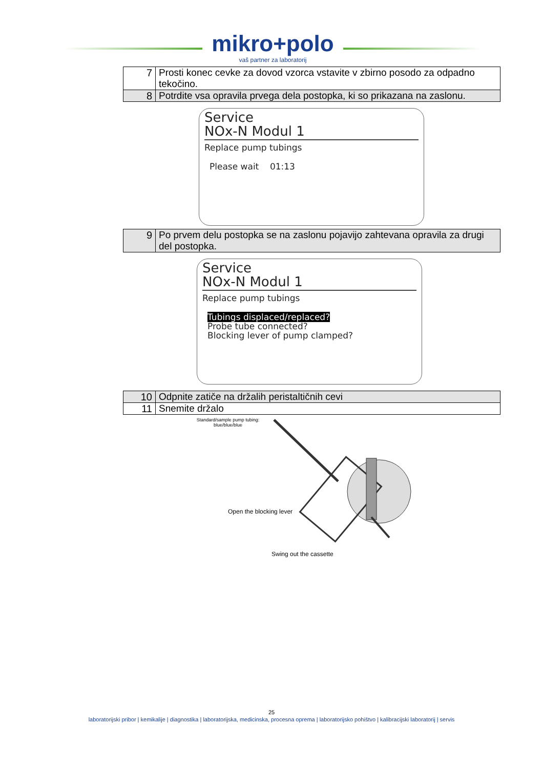mikro+polo
vaš partner za laboratorij
| 7 | Prosti konec cevke za dovod vzorca vstavite v zbirno posodo za odpadno tekočino. |
| 8 | Potrdite vsa opravila prvega dela postopka, ki so prikazana na zaslonu. |
Service
NOx-N Modul 1
Replace pump tubings
Please wait 01:13
| 9 | Po prvem delu postopka se na zaslonu pojavijo zahtevana opravila za drugi del postopka. |
Service
NOx-N Modul 1
Replace pump tubings
Tubings displaced/replaced?
Probe tube connected?
Blocking lever of pump clamped?
| 10 | Odpnite zatiče na držalih peristaltičnih cevi |
| 11 | Snemite držalo |
Standard/sample pump tubing:
blue/blue/blue
Open the blocking lever
Swing out the cassette
25
laboratorijski pribor | kemikalije | diagnostika | laboratorijska, medicinska, procesna oprema | laboratorijsko pohištvo | kalibracijski laboratorij | servis